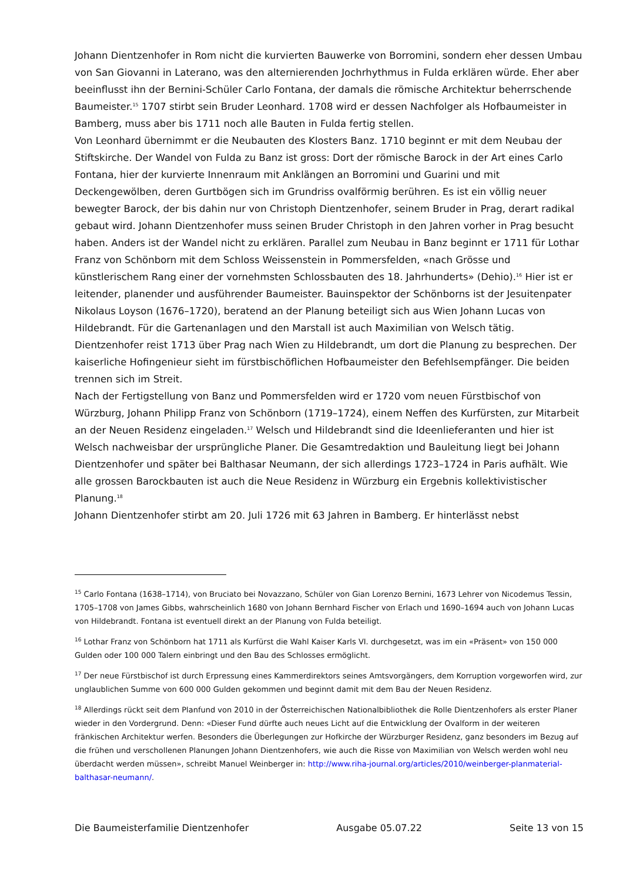Johann Dientzenhofer in Rom nicht die kurvierten Bauwerke von Borromini, sondern eher dessen Umbau von San Giovanni in Laterano, was den alternierenden Jochrhythmus in Fulda erklären würde. Eher aber beeinflusst ihn der Bernini-Schüler Carlo Fontana, der damals die römische Architektur beherrschende Baumeister.<sup>15</sup> 1707 stirbt sein Bruder Leonhard. 1708 wird er dessen Nachfolger als Hofbaumeister in Bamberg, muss aber bis 1711 noch alle Bauten in Fulda fertig stellen.
Von Leonhard übernimmt er die Neubauten des Klosters Banz. 1710 beginnt er mit dem Neubau der Stiftskirche. Der Wandel von Fulda zu Banz ist gross: Dort der römische Barock in der Art eines Carlo Fontana, hier der kurvierte Innenraum mit Anklängen an Borromini und Guarini und mit Deckengewölben, deren Gurtbögen sich im Grundriss ovalförmig berühren. Es ist ein völlig neuer bewegter Barock, der bis dahin nur von Christoph Dientzenhofer, seinem Bruder in Prag, derart radikal gebaut wird. Johann Dientzenhofer muss seinen Bruder Christoph in den Jahren vorher in Prag besucht haben. Anders ist der Wandel nicht zu erklären. Parallel zum Neubau in Banz beginnt er 1711 für Lothar Franz von Schönborn mit dem Schloss Weissenstein in Pommersfelden, «nach Grösse und künstlerischem Rang einer der vornehmsten Schlossbauten des 18. Jahrhunderts» (Dehio).<sup>16</sup> Hier ist er leitender, planender und ausführender Baumeister. Bauinspektor der Schönborns ist der Jesuitenpater Nikolaus Loyson (1676–1720), beratend an der Planung beteiligt sich aus Wien Johann Lucas von Hildebrandt. Für die Gartenanlagen und den Marstall ist auch Maximilian von Welsch tätig. Dientzenhofer reist 1713 über Prag nach Wien zu Hildebrandt, um dort die Planung zu besprechen. Der kaiserliche Hofingenieur sieht im fürstbischöflichen Hofbaumeister den Befehlsempfänger. Die beiden trennen sich im Streit.
Nach der Fertigstellung von Banz und Pommersfelden wird er 1720 vom neuen Fürstbischof von Würzburg, Johann Philipp Franz von Schönborn (1719–1724), einem Neffen des Kurfürsten, zur Mitarbeit an der Neuen Residenz eingeladen.<sup>17</sup> Welsch und Hildebrandt sind die Ideenlieferanten und hier ist Welsch nachweisbar der ursprüngliche Planer. Die Gesamtredaktion und Bauleitung liegt bei Johann Dientzenhofer und später bei Balthasar Neumann, der sich allerdings 1723–1724 in Paris aufhält. Wie alle grossen Barockbauten ist auch die Neue Residenz in Würzburg ein Ergebnis kollektivistischer Planung.<sup>18</sup>
Johann Dientzenhofer stirbt am 20. Juli 1726 mit 63 Jahren in Bamberg. Er hinterlässt nebst
<sup>15</sup> Carlo Fontana (1638–1714), von Bruciato bei Novazzano, Schüler von Gian Lorenzo Bernini, 1673 Lehrer von Nicodemus Tessin, 1705–1708 von James Gibbs, wahrscheinlich 1680 von Johann Bernhard Fischer von Erlach und 1690–1694 auch von Johann Lucas von Hildebrandt. Fontana ist eventuell direkt an der Planung von Fulda beteiligt.
<sup>16</sup> Lothar Franz von Schönborn hat 1711 als Kurfürst die Wahl Kaiser Karls VI. durchgesetzt, was im ein «Präsent» von 150 000 Gulden oder 100 000 Talern einbringt und den Bau des Schlosses ermöglicht.
<sup>17</sup> Der neue Fürstbischof ist durch Erpressung eines Kammerdirektors seines Amtsvorgängers, dem Korruption vorgeworfen wird, zur unglaublichen Summe von 600 000 Gulden gekommen und beginnt damit mit dem Bau der Neuen Residenz.
<sup>18</sup> Allerdings rückt seit dem Planfund von 2010 in der Österreichischen Nationalbibliothek die Rolle Dientzenhofers als erster Planer wieder in den Vordergrund. Denn: «Dieser Fund dürfte auch neues Licht auf die Entwicklung der Ovalform in der weiteren fränkischen Architektur werfen. Besonders die Überlegungen zur Hofkirche der Würzburger Residenz, ganz besonders im Bezug auf die frühen und verschollenen Planungen Johann Dientzenhofers, wie auch die Risse von Maximilian von Welsch werden wohl neu überdacht werden müssen», schreibt Manuel Weinberger in: http://www.riha-journal.org/articles/2010/weinberger-planmaterial-balthasar-neumann/.
Die Baumeisterfamilie Dientzenhofer Ausgabe 05.07.22 Seite 13 von 15